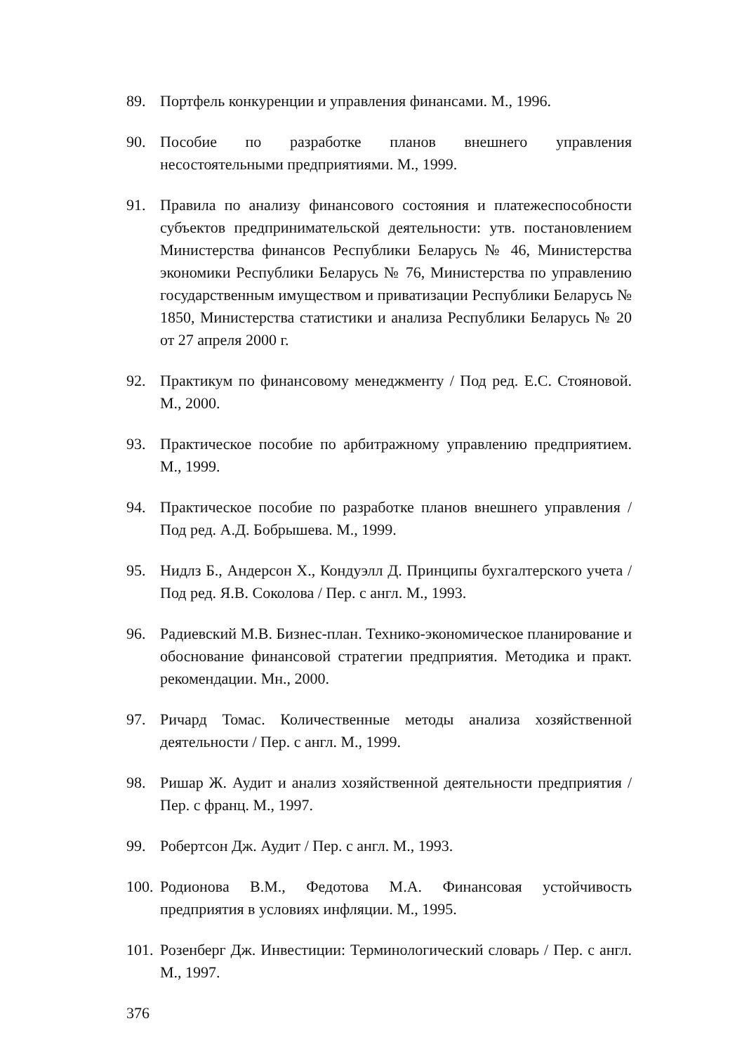89. Портфель конкуренции и управления финансами. М., 1996.
90. Пособие по разработке планов внешнего управления несостоятельными предприятиями. М., 1999.
91. Правила по анализу финансового состояния и платежеспособности субъектов предпринимательской деятельности: утв. постановлением Министерства финансов Республики Беларусь № 46, Министерства экономики Республики Беларусь № 76, Министерства по управлению государственным имуществом и приватизации Республики Беларусь № 1850, Министерства статистики и анализа Республики Беларусь № 20 от 27 апреля 2000 г.
92. Практикум по финансовому менеджменту / Под ред. Е.С. Стояновой. М., 2000.
93. Практическое пособие по арбитражному управлению предприятием. М., 1999.
94. Практическое пособие по разработке планов внешнего управления /Под ред. А.Д. Бобрышева. М., 1999.
95. Нидлз Б., Андерсон Х., Кондуэлл Д. Принципы бухгалтерского учета / Под ред. Я.В. Соколова / Пер. с англ. М., 1993.
96. Радиевский М.В. Бизнес-план. Технико-экономическое планирование и обоснование финансовой стратегии предприятия. Методика и практ. рекомендации. Мн., 2000.
97. Ричард Томас. Количественные методы анализа хозяйственной деятельности / Пер. с англ. М., 1999.
98. Ришар Ж. Аудит и анализ хозяйственной деятельности предприятия / Пер. с франц. М., 1997.
99. Робертсон Дж. Аудит / Пер. с англ. М., 1993.
100. Родионова В.М., Федотова М.А. Финансовая устойчивость предприятия в условиях инфляции. М., 1995.
101. Розенберг Дж. Инвестиции: Терминологический словарь / Пер. с англ. М., 1997.
376